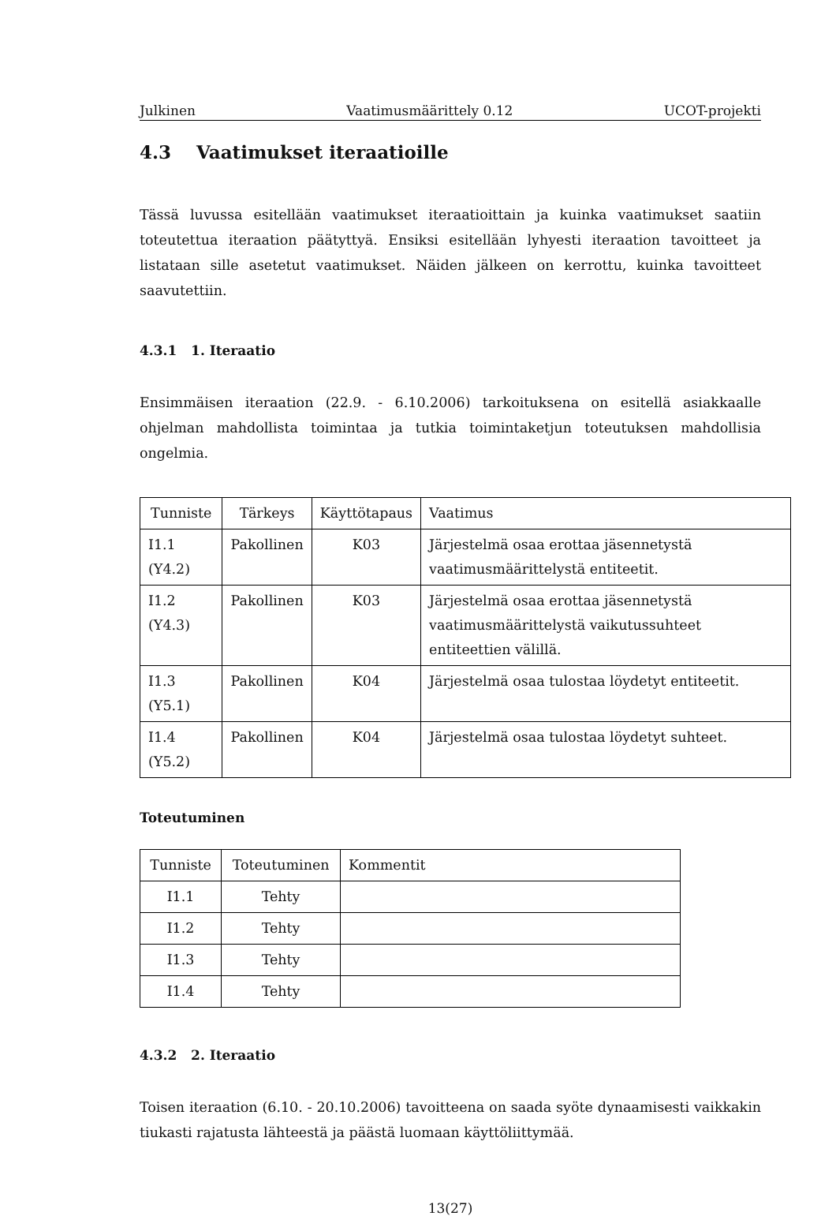Julkinen Vaatimusmäärittely 0.12 UCOT-projekti
4.3 Vaatimukset iteraatioille
Tässä luvussa esitellään vaatimukset iteraatioittain ja kuinka vaatimukset saatiin toteutettua iteraation päätyttyä. Ensiksi esitellään lyhyesti iteraation tavoitteet ja listataan sille asetetut vaatimukset. Näiden jälkeen on kerrottu, kuinka tavoitteet saavutettiin.
4.3.1 1. Iteraatio
Ensimmäisen iteraation (22.9. - 6.10.2006) tarkoituksena on esitellä asiakkaalle ohjelman mahdollista toimintaa ja tutkia toimintaketjun toteutuksen mahdollisia ongelmia.
| Tunniste | Tärkeys | Käyttötapaus | Vaatimus |
| --- | --- | --- | --- |
| I1.1 (Y4.2) | Pakollinen | K03 | Järjestelmä osaa erottaa jäsennetystä vaatimusmäärittelystä entiteetit. |
| I1.2 (Y4.3) | Pakollinen | K03 | Järjestelmä osaa erottaa jäsennetystä vaatimusmäärittelystä vaikutussuhteet entiteettien välillä. |
| I1.3 (Y5.1) | Pakollinen | K04 | Järjestelmä osaa tulostaa löydetyt entiteetit. |
| I1.4 (Y5.2) | Pakollinen | K04 | Järjestelmä osaa tulostaa löydetyt suhteet. |
Toteutuminen
| Tunniste | Toteutuminen | Kommentit |
| --- | --- | --- |
| I1.1 | Tehty | |
| I1.2 | Tehty | |
| I1.3 | Tehty | |
| I1.4 | Tehty | |
4.3.2 2. Iteraatio
Toisen iteraation (6.10. - 20.10.2006) tavoitteena on saada syöte dynaamisesti vaikkakin tiukasti rajatusta lähteestä ja päästä luomaan käyttöliittymää.
13(27)